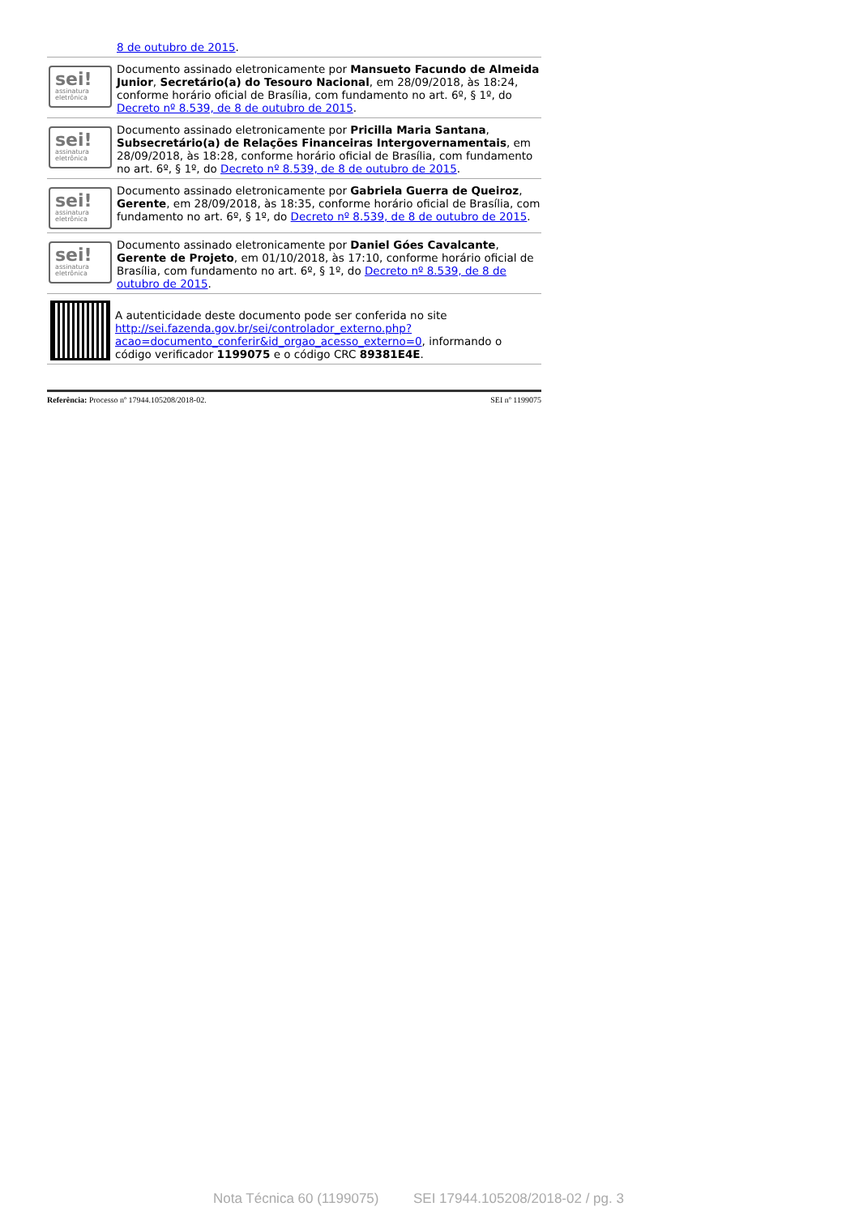8 de outubro de 2015.
sei!
assinatura eletrônica
Documento assinado eletronicamente por Mansueto Facundo de Almeida Junior, Secretário(a) do Tesouro Nacional, em 28/09/2018, às 18:24, conforme horário oficial de Brasília, com fundamento no art. 6º, § 1º, do Decreto nº 8.539, de 8 de outubro de 2015.
sei!
assinatura eletrônica
Documento assinado eletronicamente por Pricilla Maria Santana, Subsecretário(a) de Relações Financeiras Intergovernamentais, em 28/09/2018, às 18:28, conforme horário oficial de Brasília, com fundamento no art. 6º, § 1º, do Decreto nº 8.539, de 8 de outubro de 2015.
sei!
assinatura eletrônica
Documento assinado eletronicamente por Gabriela Guerra de Queiroz, Gerente, em 28/09/2018, às 18:35, conforme horário oficial de Brasília, com fundamento no art. 6º, § 1º, do Decreto nº 8.539, de 8 de outubro de 2015.
sei!
assinatura eletrônica
Documento assinado eletronicamente por Daniel Góes Cavalcante, Gerente de Projeto, em 01/10/2018, às 17:10, conforme horário oficial de Brasília, com fundamento no art. 6º, § 1º, do Decreto nº 8.539, de 8 de outubro de 2015.
A autenticidade deste documento pode ser conferida no site http://sei.fazenda.gov.br/sei/controlador_externo.php?acao=documento_conferir&id_orgao_acesso_externo=0, informando o código verificador 1199075 e o código CRC 89381E4E.
Referência: Processo nº 17944.105208/2018-02. SEI nº 1199075
Nota Técnica 60 (1199075) SEI 17944.105208/2018-02 / pg. 3